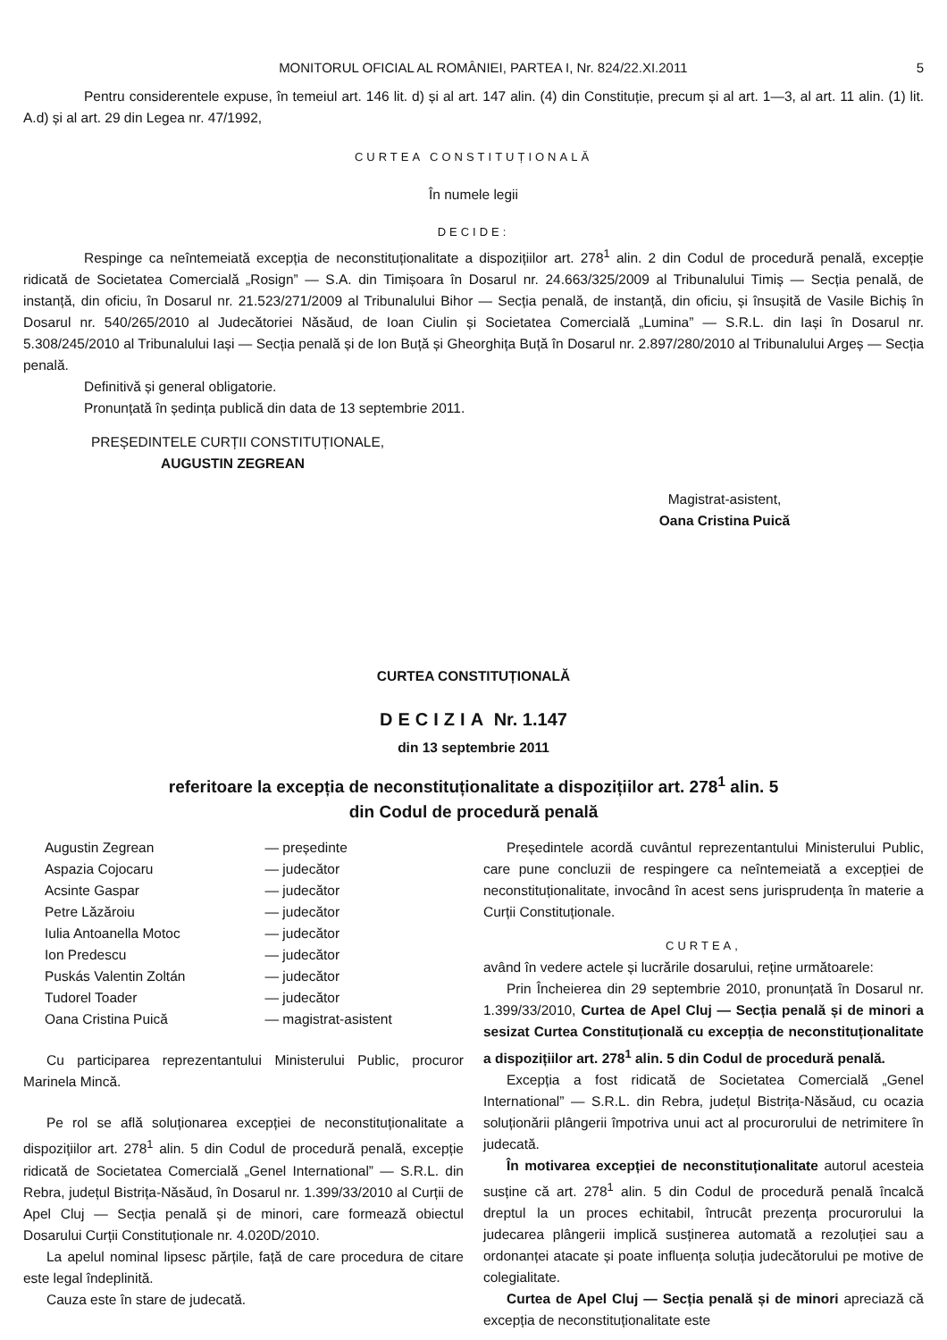MONITORUL OFICIAL AL ROMÂNIEI, PARTEA I, Nr. 824/22.XI.2011 5
Pentru considerentele expuse, în temeiul art. 146 lit. d) și al art. 147 alin. (4) din Constituție, precum și al art. 1—3, al art. 11 alin. (1) lit. A.d) și al art. 29 din Legea nr. 47/1992,
CURTEA CONSTITUȚIONALĂ
În numele legii
DECIDE:
Respinge ca neîntemeiată excepția de neconstituționalitate a dispozițiilor art. 278<sup>1</sup> alin. 2 din Codul de procedură penală, excepție ridicată de Societatea Comercială „Rosign” — S.A. din Timișoara în Dosarul nr. 24.663/325/2009 al Tribunalului Timiș — Secția penală, de instanță, din oficiu, în Dosarul nr. 21.523/271/2009 al Tribunalului Bihor — Secția penală, de instanță, din oficiu, și însușită de Vasile Bichiș în Dosarul nr. 540/265/2010 al Judecătoriei Năsăud, de Ioan Ciulin și Societatea Comercială „Lumina” — S.R.L. din Iași în Dosarul nr. 5.308/245/2010 al Tribunalului Iași — Secția penală și de Ion Buță și Gheorghița Buță în Dosarul nr. 2.897/280/2010 al Tribunalului Argeș — Secția penală.
Definitivă și general obligatorie.
Pronunțată în ședința publică din data de 13 septembrie 2011.
PREȘEDINTELE CURȚII CONSTITUȚIONALE,
AUGUSTIN ZEGREAN
Magistrat-asistent,
Oana Cristina Puică
CURTEA CONSTITUȚIONALĂ
DECIZIA Nr. 1.147
din 13 septembrie 2011
referitoare la excepția de neconstituționalitate a dispozițiilor art. 278<sup>1</sup> alin. 5
din Codul de procedură penală
| Augustin Zegrean | — președinte |
| Aspazia Cojocaru | — judecător |
| Acsinte Gaspar | — judecător |
| Petre Lăzăroiu | — judecător |
| Iulia Antoanella Motoc | — judecător |
| Ion Predescu | — judecător |
| Puskás Valentin Zoltán | — judecător |
| Tudorel Toader | — judecător |
| Oana Cristina Puică | — magistrat-asistent |
Cu participarea reprezentantului Ministerului Public, procuror Marinela Mincă.
Pe rol se află soluționarea excepției de neconstituționalitate a dispozițiilor art. 278<sup>1</sup> alin. 5 din Codul de procedură penală, excepție ridicată de Societatea Comercială „Genel International” — S.R.L. din Rebra, județul Bistrița-Năsăud, în Dosarul nr. 1.399/33/2010 al Curții de Apel Cluj — Secția penală și de minori, care formează obiectul Dosarului Curții Constituționale nr. 4.020D/2010.
La apelul nominal lipsesc părțile, față de care procedura de citare este legal îndeplinită.
Cauza este în stare de judecată.
Președintele acordă cuvântul reprezentantului Ministerului Public, care pune concluzii de respingere ca neîntemeiată a excepției de neconstituționalitate, invocând în acest sens jurisprudența în materie a Curții Constituționale.
CURTEA,
având în vedere actele și lucrările dosarului, reține următoarele:
Prin Încheierea din 29 septembrie 2010, pronunțată în Dosarul nr. 1.399/33/2010, Curtea de Apel Cluj — Secția penală și de minori a sesizat Curtea Constituțională cu excepția de neconstituționalitate a dispozițiilor art. 278<sup>1</sup> alin. 5 din Codul de procedură penală.
Excepția a fost ridicată de Societatea Comercială „Genel International” — S.R.L. din Rebra, județul Bistrița-Năsăud, cu ocazia soluționării plângerii împotriva unui act al procurorului de netrimitere în judecată.
În motivarea excepției de neconstituționalitate autorul acesteia susține că art. 278<sup>1</sup> alin. 5 din Codul de procedură penală încalcă dreptul la un proces echitabil, întrucât prezența procurorului la judecarea plângerii implică susținerea automată a rezoluției sau a ordonanței atacate și poate influența soluția judecătorului pe motive de colegialitate.
Curtea de Apel Cluj — Secția penală și de minori apreciază că excepția de neconstituționalitate este